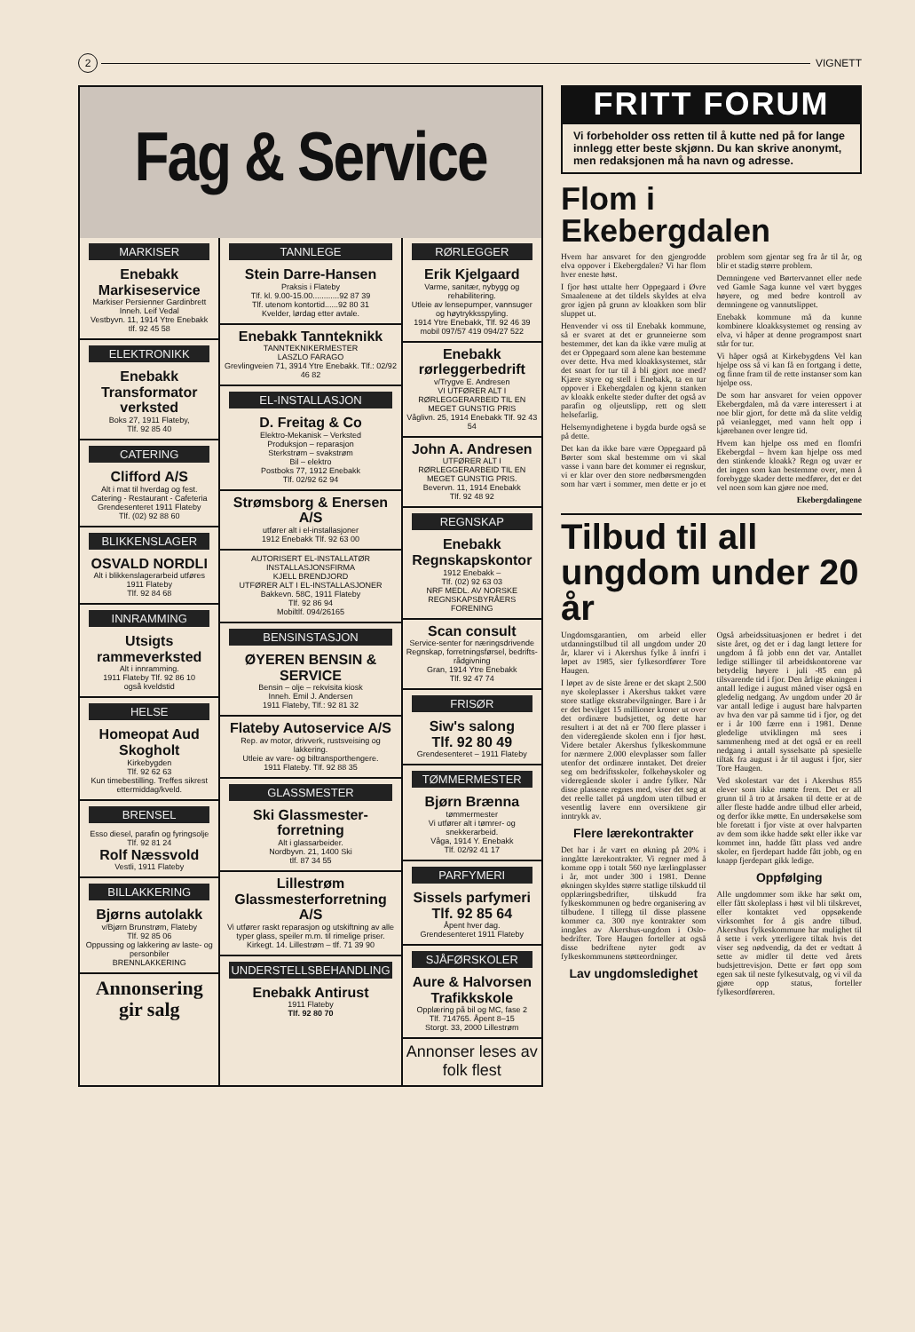2 VIGNETT
Fag & Service
MARKISER
Enebakk Markiseservice
Markiser Persienner Gardinbrett
Inneh. Leif Vedal
Vestbyvn. 11, 1914 Ytre Enebakk
tlf. 92 45 58
ELEKTRONIKK
Enebakk Transformator verksted
Boks 27, 1911 Flateby,
Tlf. 92 85 40
CATERING
Clifford A/S
Alt i mat til hverdag og fest.
Catering - Restaurant - Cafeteria
Grendesenteret 1911 Flateby
Tlf. (02) 92 88 60
BLIKKENSLAGER
OSVALD NORDLI
Alt i blikkenslagerarbeid utføres
1911 Flateby
Tlf. 92 84 68
INNRAMMING
Utsigts rammeverksted
Alt i innramming.
1911 Flateby Tlf. 92 86 10
også kveldstid
HELSE
Homeopat Aud Skogholt
Kirkebygden
Tlf. 92 62 63
Kun timebestilling. Treffes sikrest ettermiddag/kveld.
BRENSEL
Esso diesel, parafin og fyringsolje
Tlf. 92 81 24
Rolf Næssvold
Vestli, 1911 Flateby
BILLAKKERING
Bjørns autolakk
v/Bjørn Brunstrøm, Flateby
Tlf. 92 85 06
Oppussing og lakkering av laste- og personbiler
BRENNLAKKERING
Annonsering gir salg
TANNLEGE
Stein Darre-Hansen
Praksis i Flateby
Tlf. kl. 9.00-15.00............92 87 39
Tlf. utenom kontortid......92 80 31
Kvelder, lørdag etter avtale.
Enebakk Tannteknikk
TANNTEKNIKERMESTER
LASZLO FARAGO
Grevlingveien 71, 3914 Ytre Enebakk. Tlf.: 02/92 46 82
EL-INSTALLASJON
D. Freitag & Co
Elektro-Mekanisk – Verksted
Produksjon – reparasjon
Sterkstrøm – svakstrøm
Bil – elektro
Postboks 77, 1912 Enebakk
Tlf. 02/92 62 94
Strømsborg & Enersen A/S
utfører alt i el-installasjoner
1912 Enebakk Tlf. 92 63 00
AUTORISERT EL-INSTALLATØR
INSTALLASJONSFIRMA
KJELL BRENDJORD
UTFØRER ALT I EL-INSTALLASJONER
Bakkevn. 58C, 1911 Flateby
Tlf. 92 86 94
Mobiltlf. 094/26165
BENSINSTASJON
ØYEREN BENSIN & SERVICE
Bensin – olje – rekvisita kiosk
Inneh. Emil J. Andersen
1911 Flateby, Tlf.: 92 81 32
Flateby Autoservice A/S
Rep. av motor, drivverk, rustsveising og lakkering.
Utleie av vare- og biltransporthengere.
1911 Flateby. Tlf. 92 88 35
GLASSMESTER
Ski Glassmester-forretning
Alt i glassarbeider.
Nordbyvn. 21, 1400 Ski
tlf. 87 34 55
Lillestrøm Glassmesterforretning A/S
Vi utfører raskt reparasjon og utskiftning av alle typer glass, speiler m.m. til rimelige priser.
Kirkegt. 14. Lillestrøm – tlf. 71 39 90
UNDERSTELLSBEHANDLING
Enebakk Antirust
1911 Flateby
Tlf. 92 80 70
RØRLEGGER
Erik Kjelgaard
Varme, sanitær, nybygg og rehabilitering.
Utleie av lensepumper, vannsuger og høytrykksspyling.
1914 Ytre Enebakk, Tlf. 92 46 39
mobil 097/57 419 094/27 522
Enebakk rørleggerbedrift
v/Trygve E. Andresen
VI UTFØRER ALT I RØRLEGGERARBEID TIL EN MEGET GUNSTIG PRIS
Våglivn. 25, 1914 Enebakk Tlf. 92 43 54
John A. Andresen
UTFØRER ALT I RØRLEGGERARBEID TIL EN MEGET GUNSTIG PRIS.
Bevervn. 11, 1914 Enebakk
Tlf. 92 48 92
REGNSKAP
Enebakk Regnskapskontor
1912 Enebakk –
Tlf. (02) 92 63 03
NRF MEDL. AV NORSKE REGNSKAPSBYRÅERS FORENING
Scan consult
Service-senter for næringsdrivende
Regnskap, forretningsførsel, bedrifts-rådgivning
Gran, 1914 Ytre Enebakk
Tlf. 92 47 74
FRISØR
Siw's salong
Tlf. 92 80 49
Grendesenteret – 1911 Flateby
TØMMERMESTER
Bjørn Brænna
tømmermester
Vi utfører alt i tømrer- og snekkerarbeid.
Våga, 1914 Y. Enebakk
Tlf. 02/92 41 17
PARFYMERI
Sissels parfymeri
Tlf. 92 85 64
Åpent hver dag.
Grendesenteret 1911 Flateby
SJÅFØRSKOLER
Aure & Halvorsen Trafikkskole
Opplæring på bil og MC, fase 2
Tlf. 714765. Åpent 8–15
Storgt. 33, 2000 Lillestrøm
Annonser leses av folk flest
FRITT FORUM
Vi forbeholder oss retten til å kutte ned på for lange innlegg etter beste skjønn. Du kan skrive anonymt, men redaksjonen må ha navn og adresse.
Flom i Ekebergdalen
Hvem har ansvaret for den gjengrodde elva oppover i Ekebergdalen? Vi har flom hver eneste høst.
I fjor høst uttalte herr Oppegaard i Øvre Smaalenene at det tildels skyldes at elva gror igjen på grunn av kloakken som blir sluppet ut.
Henvender vi oss til Enebakk kommune, så er svaret at det er grunneierne som bestemmer, det kan da ikke være mulig at det er Oppegaard som alene kan bestemme over dette. Hva med kloakksystemet, står det snart for tur til å bli gjort noe med? Kjære styre og stell i Enebakk, ta en tur oppover i Ekebergdalen og kjenn stanken av kloakk enkelte steder dufter det også av parafin og oljeutslipp, rett og slett helsefarlig.
Helsemyndighetene i bygda burde også se på dette.
Det kan da ikke bare være Oppegaard på Børter som skal bestemme om vi skal vasse i vann bare det kommer ei regnskur, vi er klar over den store nedbørsmengden som har vært i sommer, men dette er jo et problem som gjentar seg fra år til år, og blir et stadig større problem.
Demningene ved Børtervannet eller nede ved Gamle Saga kunne vel vært bygges høyere, og med bedre kontroll av demningene og vannutslippet.
Enebakk kommune må da kunne kombinere kloakksystemet og rensing av elva, vi håper at denne programpost snart står for tur.
Vi håper også at Kirkebygdens Vel kan hjelpe oss så vi kan få en fortgang i dette, og finne fram til de rette instanser som kan hjelpe oss.
De som har ansvaret for veien oppover Ekebergdalen, må da være interessert i at noe blir gjort, for dette må da slite veldig på veianlegget, med vann helt opp i kjørebanen over lengre tid.
Hvem kan hjelpe oss med en flomfri Ekebergdal – hvem kan hjelpe oss med den stinkende kloakk? Regn og uvær er det ingen som kan bestemme over, men å forebygge skader dette medfører, det er det vel noen som kan gjøre noe med.
Ekebergdalingene
Tilbud til all ungdom under 20 år
Ungdomsgarantien, om arbeid eller utdanningstilbud til all ungdom under 20 år, klarer vi i Akershus fylke å innfri i løpet av 1985, sier fylkesordfører Tore Haugen.
I løpet av de siste årene er det skapt 2.500 nye skoleplasser i Akershus takket være store statlige ekstrabevilgninger. Bare i år er det bevilget 15 millioner kroner ut over det ordinære budsjettet, og dette har resultert i at det nå er 700 flere plasser i den videregående skolen enn i fjor høst. Videre betaler Akershus fylkeskommune for nærmere 2.000 elevplasser som faller utenfor det ordinære inntaket. Det dreier seg om bedriftsskoler, folkehøyskoler og videregående skoler i andre fylker. Når disse plassene regnes med, viser det seg at det reelle tallet på ungdom uten tilbud er vesentlig lavere enn oversiktene gir inntrykk av.
Flere lærekontrakter
Det har i år vært en økning på 20% i inngåtte lærekontrakter. Vi regner med å komme opp i totalt 560 nye lærlingplasser i år, mot under 300 i 1981. Denne økningen skyldes større statlige tilskudd til opplæringsbedrifter, tilskudd fra fylkeskommunen og bedre organisering av tilbudene. I tillegg til disse plassene kommer ca. 300 nye kontrakter som inngåes av Akershus-ungdom i Oslo-bedrifter. Tore Haugen forteller at også disse bedriftene nyter godt av fylkeskommunens støtteordninger.
Lav ungdomsledighet
Også arbeidssituasjonen er bedret i det siste året, og det er i dag langt lettere for ungdom å få jobb enn det var. Antallet ledige stillinger til arbeidskontorene var betydelig høyere i juli -85 enn på tilsvarende tid i fjor. Den årlige økningen i antall ledige i august måned viser også en gledelig nedgang. Av ungdom under 20 år var antall ledige i august bare halvparten av hva den var på samme tid i fjor, og det er i år 100 færre enn i 1981. Denne gledelige utviklingen må sees i sammenheng med at det også er en reell nedgang i antall sysselsatte på spesielle tiltak fra august i år til august i fjor, sier Tore Haugen.
Ved skolestart var det i Akershus 855 elever som ikke møtte frem. Det er all grunn til å tro at årsaken til dette er at de aller fleste hadde andre tilbud eller arbeid, og derfor ikke møtte. En undersøkelse som ble foretatt i fjor viste at over halvparten av dem som ikke hadde søkt eller ikke var kommet inn, hadde fått plass ved andre skoler, en fjerdepart hadde fått jobb, og en knapp fjerdepart gikk ledige.
Oppfølging
Alle ungdommer som ikke har søkt om, eller fått skoleplass i høst vil bli tilskrevet, eller kontaktet ved oppsøkende virksomhet for å gis andre tilbud. Akershus fylkeskommune har mulighet til å sette i verk ytterligere tiltak hvis det viser seg nødvendig, da det er vedtatt å sette av midler til dette ved årets budsjettrevisjon. Dette er ført opp som egen sak til neste fylkesutvalg, og vi vil da gjøre opp status, forteller fylkesordføreren.